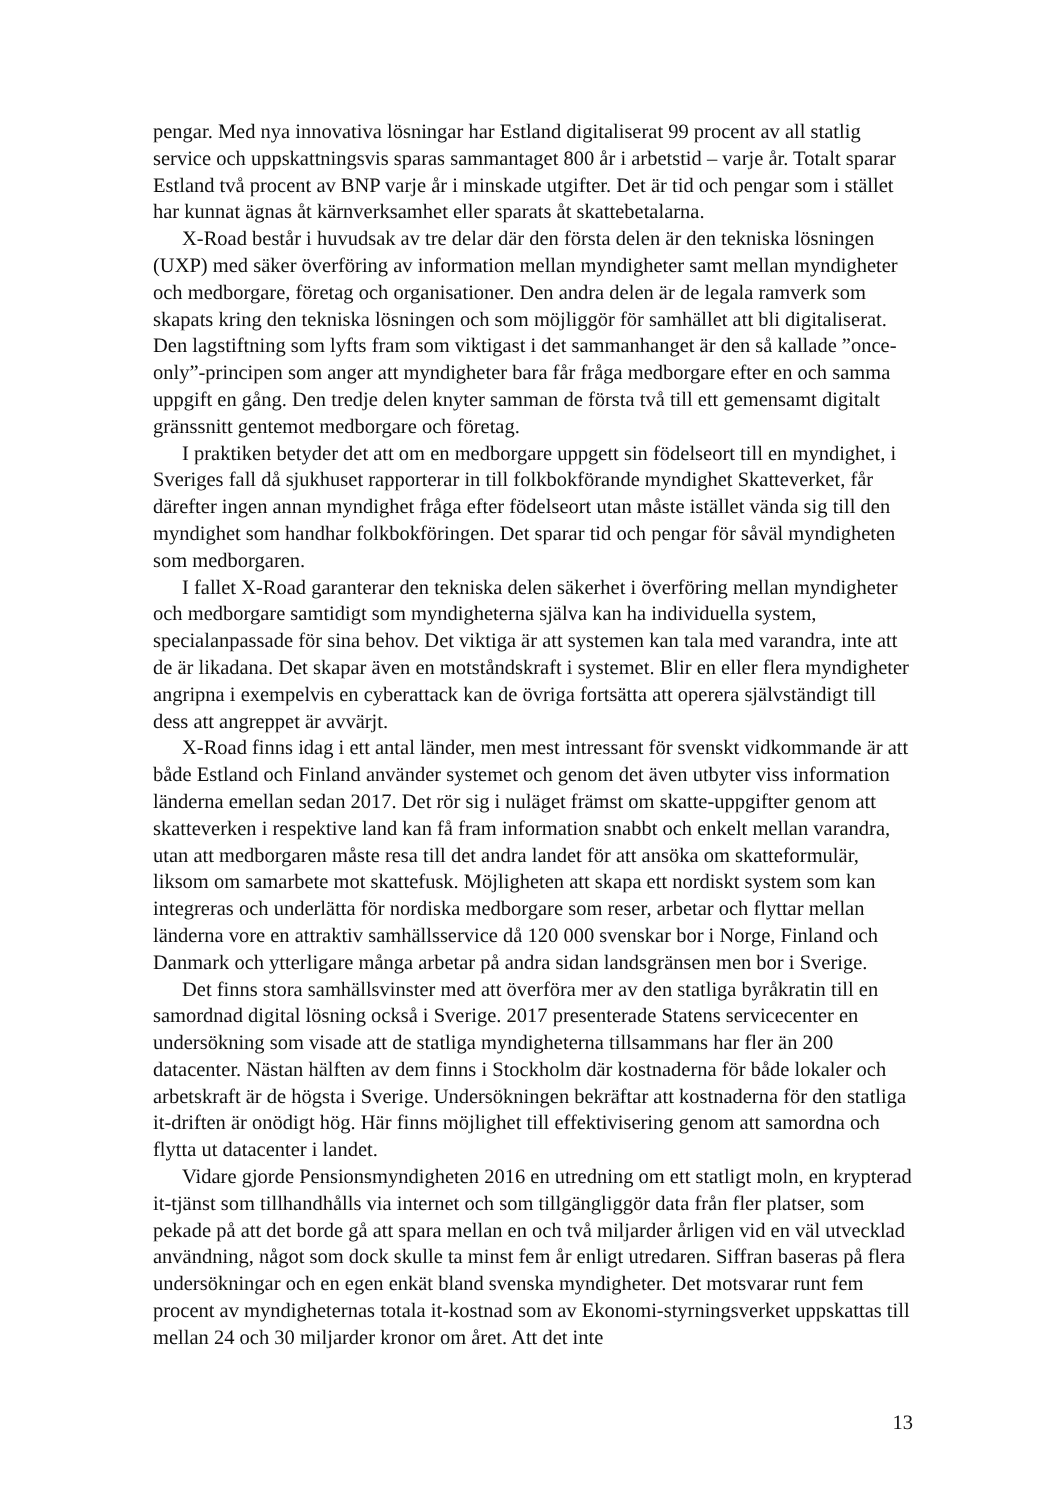pengar. Med nya innovativa lösningar har Estland digitaliserat 99 procent av all statlig service och uppskattningsvis sparas sammantaget 800 år i arbetstid – varje år. Totalt sparar Estland två procent av BNP varje år i minskade utgifter. Det är tid och pengar som i stället har kunnat ägnas åt kärnverksamhet eller sparats åt skattebetalarna.
X-Road består i huvudsak av tre delar där den första delen är den tekniska lösningen (UXP) med säker överföring av information mellan myndigheter samt mellan myndigheter och medborgare, företag och organisationer. Den andra delen är de legala ramverk som skapats kring den tekniska lösningen och som möjliggör för samhället att bli digitaliserat. Den lagstiftning som lyfts fram som viktigast i det sammanhanget är den så kallade ”once-only”-principen som anger att myndigheter bara får fråga medborgare efter en och samma uppgift en gång. Den tredje delen knyter samman de första två till ett gemensamt digitalt gränssnitt gentemot medborgare och företag.
I praktiken betyder det att om en medborgare uppgett sin födelseort till en myndighet, i Sveriges fall då sjukhuset rapporterar in till folkbokförande myndighet Skatteverket, får därefter ingen annan myndighet fråga efter födelseort utan måste istället vända sig till den myndighet som handhar folkbokföringen. Det sparar tid och pengar för såväl myndigheten som medborgaren.
I fallet X-Road garanterar den tekniska delen säkerhet i överföring mellan myndigheter och medborgare samtidigt som myndigheterna själva kan ha individuella system, specialanpassade för sina behov. Det viktiga är att systemen kan tala med varandra, inte att de är likadana. Det skapar även en motståndskraft i systemet. Blir en eller flera myndigheter angripna i exempelvis en cyberattack kan de övriga fortsätta att operera självständigt till dess att angreppet är avvärjt.
X-Road finns idag i ett antal länder, men mest intressant för svenskt vidkommande är att både Estland och Finland använder systemet och genom det även utbyter viss information länderna emellan sedan 2017. Det rör sig i nuläget främst om skatte-uppgifter genom att skatteverken i respektive land kan få fram information snabbt och enkelt mellan varandra, utan att medborgaren måste resa till det andra landet för att ansöka om skatteformulär, liksom om samarbete mot skattefusk. Möjligheten att skapa ett nordiskt system som kan integreras och underlätta för nordiska medborgare som reser, arbetar och flyttar mellan länderna vore en attraktiv samhällsservice då 120 000 svenskar bor i Norge, Finland och Danmark och ytterligare många arbetar på andra sidan landsgränsen men bor i Sverige.
Det finns stora samhällsvinster med att överföra mer av den statliga byråkratin till en samordnad digital lösning också i Sverige. 2017 presenterade Statens servicecenter en undersökning som visade att de statliga myndigheterna tillsammans har fler än 200 datacenter. Nästan hälften av dem finns i Stockholm där kostnaderna för både lokaler och arbetskraft är de högsta i Sverige. Undersökningen bekräftar att kostnaderna för den statliga it-driften är onödigt hög. Här finns möjlighet till effektivisering genom att samordna och flytta ut datacenter i landet.
Vidare gjorde Pensionsmyndigheten 2016 en utredning om ett statligt moln, en krypterad it-tjänst som tillhandhålls via internet och som tillgängliggör data från fler platser, som pekade på att det borde gå att spara mellan en och två miljarder årligen vid en väl utvecklad användning, något som dock skulle ta minst fem år enligt utredaren. Siffran baseras på flera undersökningar och en egen enkät bland svenska myndigheter. Det motsvarar runt fem procent av myndigheternas totala it-kostnad som av Ekonomi-styrningsverket uppskattas till mellan 24 och 30 miljarder kronor om året. Att det inte
13